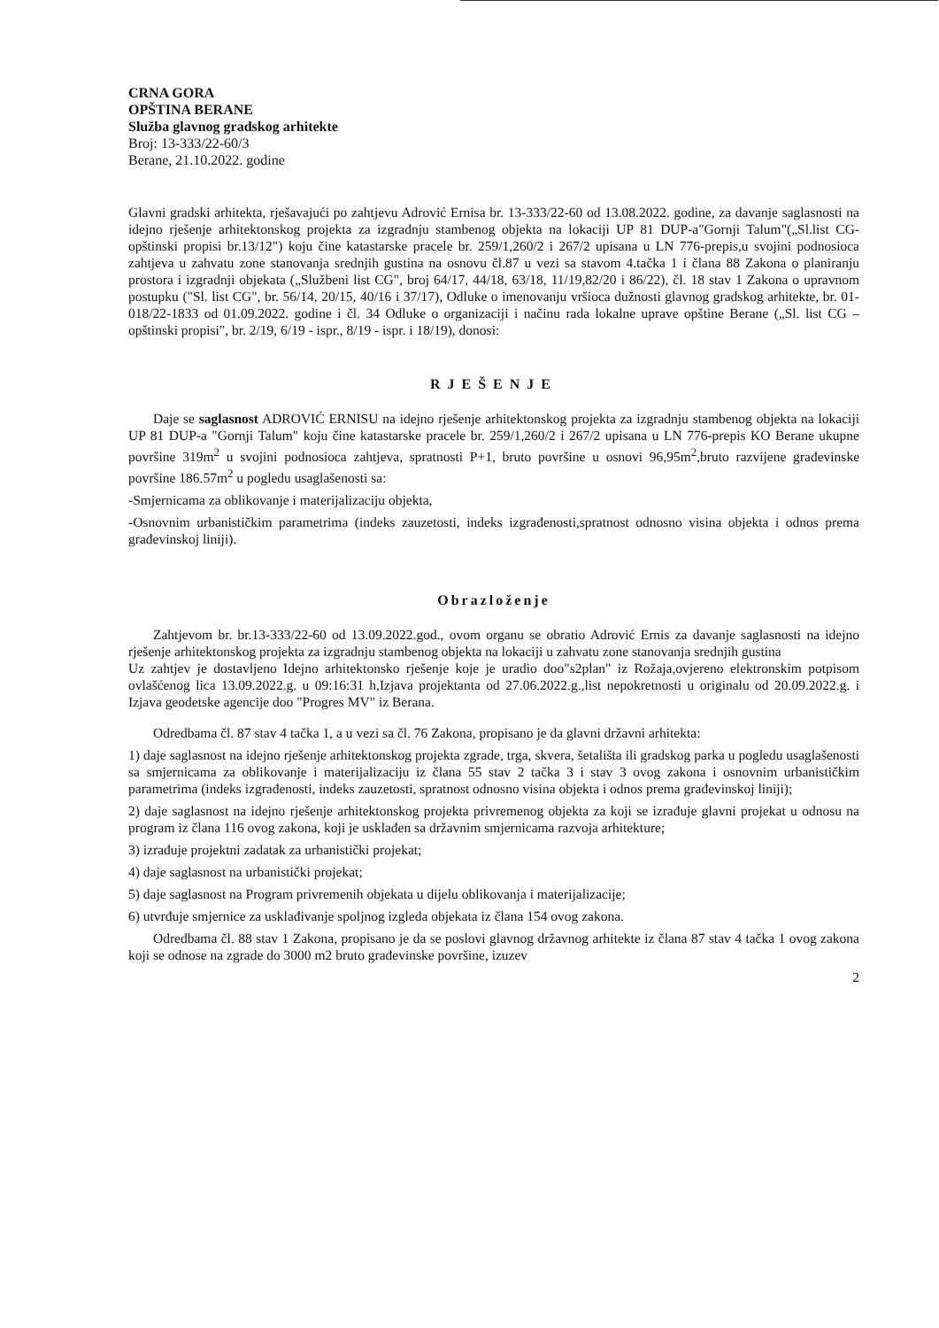CRNA GORA
OPŠTINA BERANE
Služba glavnog gradskog arhitekte
Broj: 13-333/22-60/3
Berane, 21.10.2022. godine
Glavni gradski arhitekta, rješavajući po zahtjevu Adrović Ernisa br. 13-333/22-60 od 13.08.2022. godine, za davanje saglasnosti na idejno rješenje arhitektonskog projekta za izgradnju stambenog objekta na lokaciji UP 81 DUP-a"Gornji Talum"(„Sl.list CG-opštinski propisi br.13/12") koju čine katastarske pracele br. 259/1,260/2 i 267/2 upisana u LN 776-prepis,u svojini podnosioca zahtjeva u zahvatu zone stanovanja srednjih gustina na osnovu čl.87 u vezi sa stavom 4.tačka 1 i člana 88 Zakona o planiranju prostora i izgradnji objekata („Službeni list CG", broj 64/17, 44/18, 63/18, 11/19,82/20 i 86/22), čl. 18 stav 1 Zakona o upravnom postupku ("Sl. list CG", br. 56/14, 20/15, 40/16 i 37/17), Odluke o imenovanju vršioca dužnosti glavnog gradskog arhitekte, br. 01-018/22-1833 od 01.09.2022. godine i čl. 34 Odluke o organizaciji i načinu rada lokalne uprave opštine Berane („Sl. list CG – opštinski propisi", br. 2/19, 6/19 - ispr., 8/19 - ispr. i 18/19), donosi:
RJEŠENJE
Daje se saglasnost ADROVIĆ ERNISU na idejno rješenje arhitektonskog projekta za izgradnju stambenog objekta na lokaciji UP 81 DUP-a "Gornji Talum" koju čine katastarske pracele br. 259/1,260/2 i 267/2 upisana u LN 776-prepis KO Berane ukupne površine 319m<sup>2</sup> u svojini podnosioca zahtjeva, spratnosti P+1, bruto površine u osnovi 96,95m<sup>2</sup>,bruto razvijene građevinske površine 186.57m<sup>2</sup> u pogledu usaglašenosti sa:
-Smjernicama za oblikovanje i materijalizaciju objekta,
-Osnovnim urbanističkim parametrima (indeks zauzetosti, indeks izgrađenosti,spratnost odnosno visina objekta i odnos prema građevinskoj liniji).
Obrazloženje
Zahtjevom br. br.13-333/22-60 od 13.09.2022.god., ovom organu se obratio Adrović Ernis za davanje saglasnosti na idejno rješenje arhitektonskog projekta za izgradnju stambenog objekta na lokaciji u zahvatu zone stanovanja srednjih gustina
Uz zahtjev je dostavljeno Idejno arhitektonsko rješenje koje je uradio doo"s2plan" iz Rožaja,ovjereno elektronskim potpisom ovlašćenog lica 13.09.2022.g. u 09:16:31 h,Izjava projektanta od 27.06.2022.g.,list nepokretnosti u originalu od 20.09.2022.g. i Izjava geodetske agencije doo "Progres MV" iz Berana.
Odredbama čl. 87 stav 4 tačka 1, a u vezi sa čl. 76 Zakona, propisano je da glavni državni arhitekta:
1) daje saglasnost na idejno rješenje arhitektonskog projekta zgrade, trga, skvera, šetališta ili gradskog parka u pogledu usaglašenosti sa smjernicama za oblikovanje i materijalizaciju iz člana 55 stav 2 tačka 3 i stav 3 ovog zakona i osnovnim urbanističkim parametrima (indeks izgrađenosti, indeks zauzetosti, spratnost odnosno visina objekta i odnos prema građevinskoj liniji);
2) daje saglasnost na idejno rješenje arhitektonskog projekta privremenog objekta za koji se izrađuje glavni projekat u odnosu na program iz člana 116 ovog zakona, koji je usklađen sa državnim smjernicama razvoja arhitekture;
3) izrađuje projektni zadatak za urbanistički projekat;
4) daje saglasnost na urbanistički projekat;
5) daje saglasnost na Program privremenih objekata u dijelu oblikovanja i materijalizacije;
6) utvrđuje smjernice za usklađivanje spoljnog izgleda objekata iz člana 154 ovog zakona.
Odredbama čl. 88 stav 1 Zakona, propisano je da se poslovi glavnog državnog arhitekte iz člana 87 stav 4 tačka 1 ovog zakona koji se odnose na zgrade do 3000 m2 bruto građevinske površine, izuzev
2